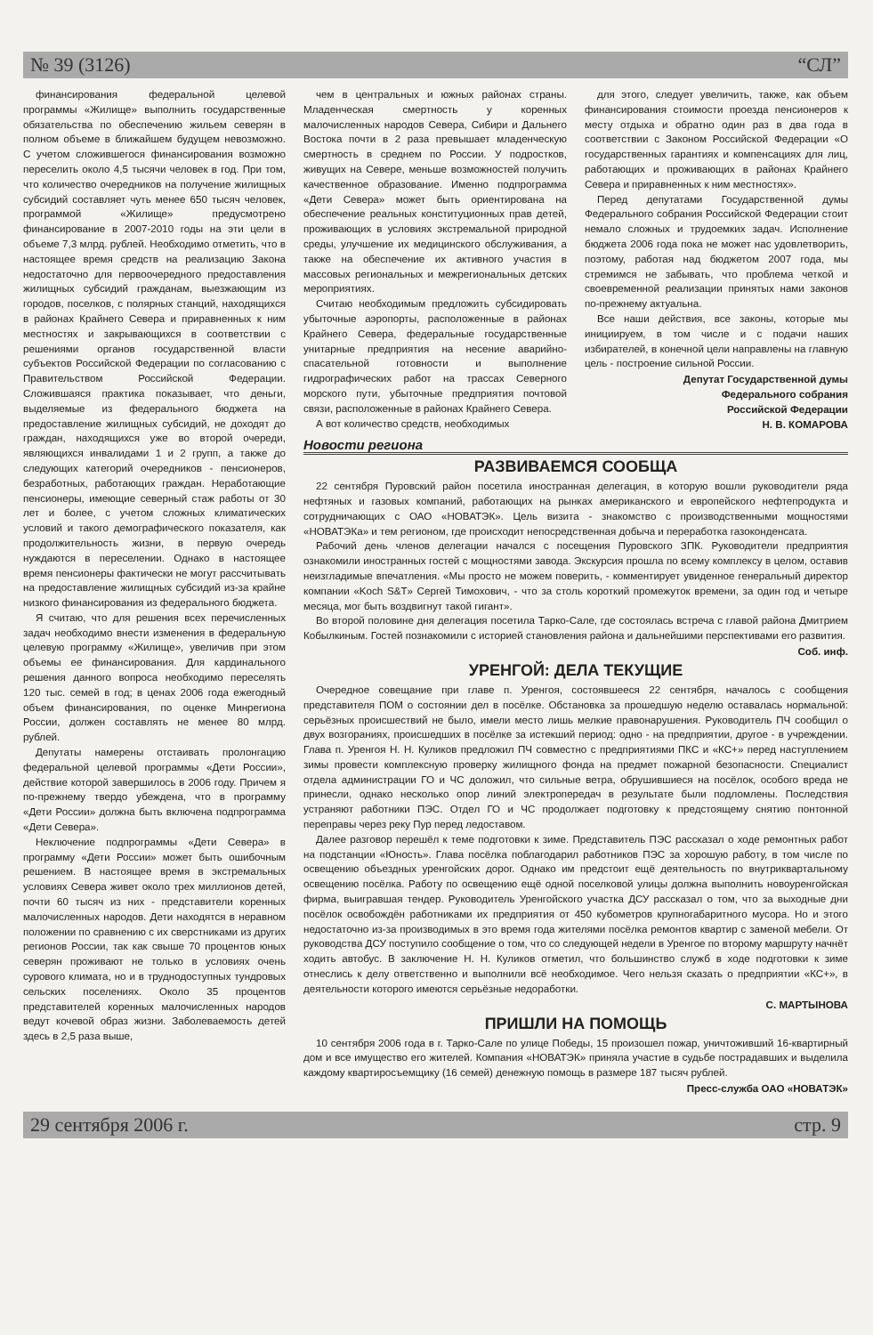№ 39 (3126) “СЛ”
финансирования федеральной целевой программы «Жилище» выполнить государственные обязательства по обеспечению жильем северян в полном объеме в ближайшем будущем невозможно. С учетом сложившегося финансирования возможно переселить около 4,5 тысячи человек в год. При том, что количество очередников на получение жилищных субсидий составляет чуть менее 650 тысяч человек, программой «Жилище» предусмотрено финансирование в 2007-2010 годы на эти цели в объеме 7,3 млрд. рублей. Необходимо отметить, что в настоящее время средств на реализацию Закона недостаточно для первоочередного предоставления жилищных субсидий гражданам, выезжающим из городов, поселков, с полярных станций, находящихся в районах Крайнего Севера и приравненных к ним местностях и закрывающихся в соответствии с решениями органов государственной власти субъектов Российской Федерации по согласованию с Правительством Российской Федерации. Сложившаяся практика показывает, что деньги, выделяемые из федерального бюджета на предоставление жилищных субсидий, не доходят до граждан, находящихся уже во второй очереди, являющихся инвалидами 1 и 2 групп, а также до следующих категорий очередников - пенсионеров, безработных, работающих граждан. Неработающие пенсионеры, имеющие северный стаж работы от 30 лет и более, с учетом сложных климатических условий и такого демографического показателя, как продолжительность жизни, в первую очередь нуждаются в переселении. Однако в настоящее время пенсионеры фактически не могут рассчитывать на предоставление жилищных субсидий из-за крайне низкого финансирования из федерального бюджета.
Я считаю, что для решения всех перечисленных задач необходимо внести изменения в федеральную целевую программу «Жилище», увеличив при этом объемы ее финансирования. Для кардинального решения данного вопроса необходимо переселять 120 тыс. семей в год; в ценах 2006 года ежегодный объем финансирования, по оценке Минрегиона России, должен составлять не менее 80 млрд. рублей.
Депутаты намерены отстаивать пролонгацию федеральной целевой программы «Дети России», действие которой завершилось в 2006 году. Причем я по-прежнему твердо убеждена, что в программу «Дети России» должна быть включена подпрограмма «Дети Севера».
Неключение подпрограммы «Дети Севера» в программу «Дети России» может быть ошибочным решением. В настоящее время в экстремальных условиях Севера живет около трех миллионов детей, почти 60 тысяч из них - представители коренных малочисленных народов. Дети находятся в неравном положении по сравнению с их сверстниками из других регионов России, так как свыше 70 процентов юных северян проживают не только в условиях очень сурового климата, но и в труднодоступных тундровых сельских поселениях. Около 35 процентов представителей коренных малочисленных народов ведут кочевой образ жизни. Заболеваемость детей здесь в 2,5 раза выше,
чем в центральных и южных районах страны. Младенческая смертность у коренных малочисленных народов Севера, Сибири и Дальнего Востока почти в 2 раза превышает младенческую смертность в среднем по России. У подростков, живущих на Севере, меньше возможностей получить качественное образование. Именно подпрограмма «Дети Севера» может быть ориентирована на обеспечение реальных конституционных прав детей, проживающих в условиях экстремальной природной среды, улучшение их медицинского обслуживания, а также на обеспечение их активного участия в массовых региональных и межрегиональных детских мероприятиях.
Считаю необходимым предложить субсидировать убыточные аэропорты, расположенные в районах Крайнего Севера, федеральные государственные унитарные предприятия на несение аварийно-спасательной готовности и выполнение гидрографических работ на трассах Северного морского пути, убыточные предприятия почтовой связи, расположенные в районах Крайнего Севера.
А вот количество средств, необходимых
для этого, следует увеличить, также, как объем финансирования стоимости проезда пенсионеров к месту отдыха и обратно один раз в два года в соответствии с Законом Российской Федерации «О государственных гарантиях и компенсациях для лиц, работающих и проживающих в районах Крайнего Севера и приравненных к ним местностях».
Перед депутатами Государственной думы Федерального собрания Российской Федерации стоит немало сложных и трудоемких задач. Исполнение бюджета 2006 года пока не может нас удовлетворить, поэтому, работая над бюджетом 2007 года, мы стремимся не забывать, что проблема четкой и своевременной реализации принятых нами законов по-прежнему актуальна.
Все наши действия, все законы, которые мы инициируем, в том числе и с подачи наших избирателей, в конечной цели направлены на главную цель - построение сильной России.
Депутат Государственной думы
Федерального собрания
Российской Федерации
Н. В. КОМАРОВА
Новости региона
РАЗВИВАЕМСЯ СООБЩА
22 сентября Пуровский район посетила иностранная делегация, в которую вошли руководители ряда нефтяных и газовых компаний, работающих на рынках американского и европейского нефтепродукта и сотрудничающих с ОАО «НОВАТЭК». Цель визита - знакомство с производственными мощностями «НОВАТЭКа» и тем регионом, где происходит непосредственная добыча и переработка газоконденсата.
Рабочий день членов делегации начался с посещения Пуровского ЗПК. Руководители предприятия ознакомили иностранных гостей с мощностями завода. Экскурсия прошла по всему комплексу в целом, оставив неизгладимые впечатления. «Мы просто не можем поверить, - комментирует увиденное генеральный директор компании «Koch S&T» Сергей Тимохович, - что за столь короткий промежуток времени, за один год и четыре месяца, мог быть воздвигнут такой гигант».
Во второй половине дня делегация посетила Тарко-Сале, где состоялась встреча с главой района Дмитрием Кобылкиным. Гостей познакомили с историей становления района и дальнейшими перспективами его развития.
Соб. инф.
УРЕНГОЙ: ДЕЛА ТЕКУЩИЕ
Очередное совещание при главе п. Уренгоя, состоявшееся 22 сентября, началось с сообщения представителя ПОМ о состоянии дел в посёлке. Обстановка за прошедшую неделю оставалась нормальной: серьёзных происшествий не было, имели место лишь мелкие правонарушения. Руководитель ПЧ сообщил о двух возгораниях, происшедших в посёлке за истекший период: одно - на предприятии, другое - в учреждении. Глава п. Уренгоя Н. Н. Куликов предложил ПЧ совместно с предприятиями ПКС и «КС+» перед наступлением зимы провести комплексную проверку жилищного фонда на предмет пожарной безопасности. Специалист отдела администрации ГО и ЧС доложил, что сильные ветра, обрушившиеся на посёлок, особого вреда не принесли, однако несколько опор линий электропередач в результате были подломлены. Последствия устраняют работники ПЭС. Отдел ГО и ЧС продолжает подготовку к предстоящему снятию понтонной переправы через реку Пур перед ледоставом.
Далее разговор перешёл к теме подготовки к зиме. Представитель ПЭС рассказал о ходе ремонтных работ на подстанции «Юность». Глава посёлка поблагодарил работников ПЭС за хорошую работу, в том числе по освещению объездных уренгойских дорог. Однако им предстоит ещё деятельность по внутриквартальному освещению посёлка. Работу по освещению ещё одной поселковой улицы должна выполнить новоуренгойская фирма, выигравшая тендер. Руководитель Уренгойского участка ДСУ рассказал о том, что за выходные дни посёлок освобождён работниками их предприятия от 450 кубометров крупногабаритного мусора. Но и этого недостаточно из-за производимых в это время года жителями посёлка ремонтов квартир с заменой мебели. От руководства ДСУ поступило сообщение о том, что со следующей недели в Уренгое по второму маршруту начнёт ходить автобус. В заключение Н. Н. Куликов отметил, что большинство служб в ходе подготовки к зиме отнеслись к делу ответственно и выполнили всё необходимое. Чего нельзя сказать о предприятии «КС+», в деятельности которого имеются серьёзные недоработки.
С. МАРТЫНОВА
ПРИШЛИ НА ПОМОЩЬ
10 сентября 2006 года в г. Тарко-Сале по улице Победы, 15 произошел пожар, уничтоживший 16-квартирный дом и все имущество его жителей. Компания «НОВАТЭК» приняла участие в судьбе пострадавших и выделила каждому квартиросъемщику (16 семей) денежную помощь в размере 187 тысяч рублей.
Пресс-служба ОАО «НОВАТЭК»
29 сентября 2006 г. стр. 9